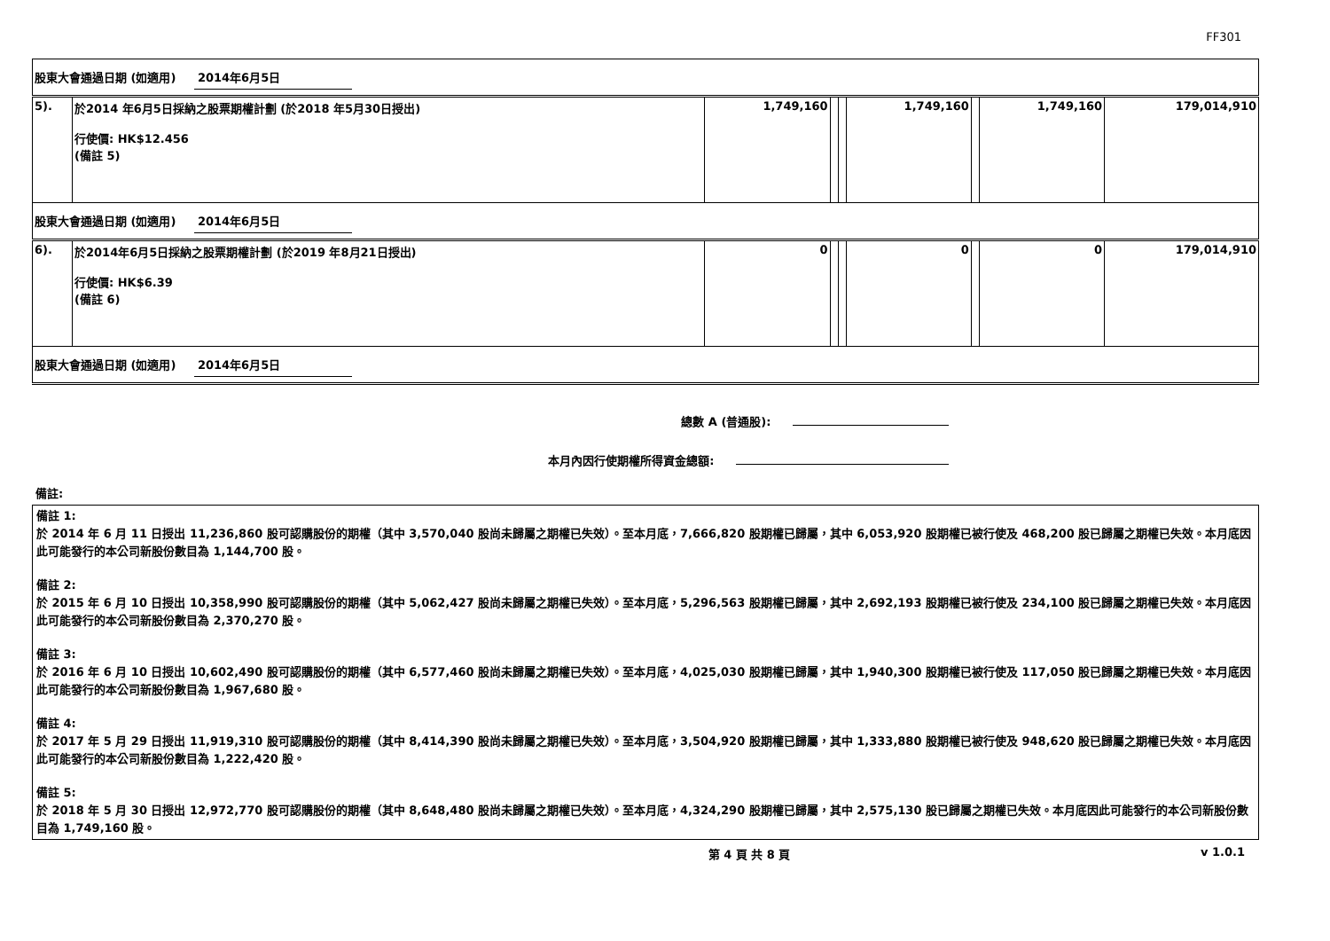FF301
| 股東大會通過日期 (如適用) 2014年6月5日 | | | | | | | | |
| 5). | 於2014 年6月5日採納之股票期權計劃 (於2018 年5月30日授出) 行使價: HK$12.456 (備註 5) | 1,749,160 | | | 1,749,160 | | 1,749,160 | 179,014,910 |
| 股東大會通過日期 (如適用) 2014年6月5日 | | | | | | | | |
| 6). | 於2014年6月5日採納之股票期權計劃 (於2019 年8月21日授出) 行使價: HK$6.39 (備註 6) | 0 | | | 0 | | 0 | 179,014,910 |
| 股東大會通過日期 (如適用) 2014年6月5日 | | | | | | | | |
總數 A (普通股):
本月內因行使期權所得資金總額:
備註:
備註 1:
於 2014 年 6 月 11 日授出 11,236,860 股可認購股份的期權（其中 3,570,040 股尚未歸屬之期權已失效）。至本月底，7,666,820 股期權已歸屬，其中 6,053,920 股期權已被行使及 468,200 股已歸屬之期權已失效。本月底因此可能發行的本公司新股份數目為 1,144,700 股。
備註 2:
於 2015 年 6 月 10 日授出 10,358,990 股可認購股份的期權（其中 5,062,427 股尚未歸屬之期權已失效）。至本月底，5,296,563 股期權已歸屬，其中 2,692,193 股期權已被行使及 234,100 股已歸屬之期權已失效。本月底因此可能發行的本公司新股份數目為 2,370,270 股。
備註 3:
於 2016 年 6 月 10 日授出 10,602,490 股可認購股份的期權（其中 6,577,460 股尚未歸屬之期權已失效）。至本月底，4,025,030 股期權已歸屬，其中 1,940,300 股期權已被行使及 117,050 股已歸屬之期權已失效。本月底因此可能發行的本公司新股份數目為 1,967,680 股。
備註 4:
於 2017 年 5 月 29 日授出 11,919,310 股可認購股份的期權（其中 8,414,390 股尚未歸屬之期權已失效）。至本月底，3,504,920 股期權已歸屬，其中 1,333,880 股期權已被行使及 948,620 股已歸屬之期權已失效。本月底因此可能發行的本公司新股份數目為 1,222,420 股。
備註 5:
於 2018 年 5 月 30 日授出 12,972,770 股可認購股份的期權（其中 8,648,480 股尚未歸屬之期權已失效）。至本月底，4,324,290 股期權已歸屬，其中 2,575,130 股已歸屬之期權已失效。本月底因此可能發行的本公司新股份數目為 1,749,160 股。
第 4 頁 共 8 頁 v 1.0.1